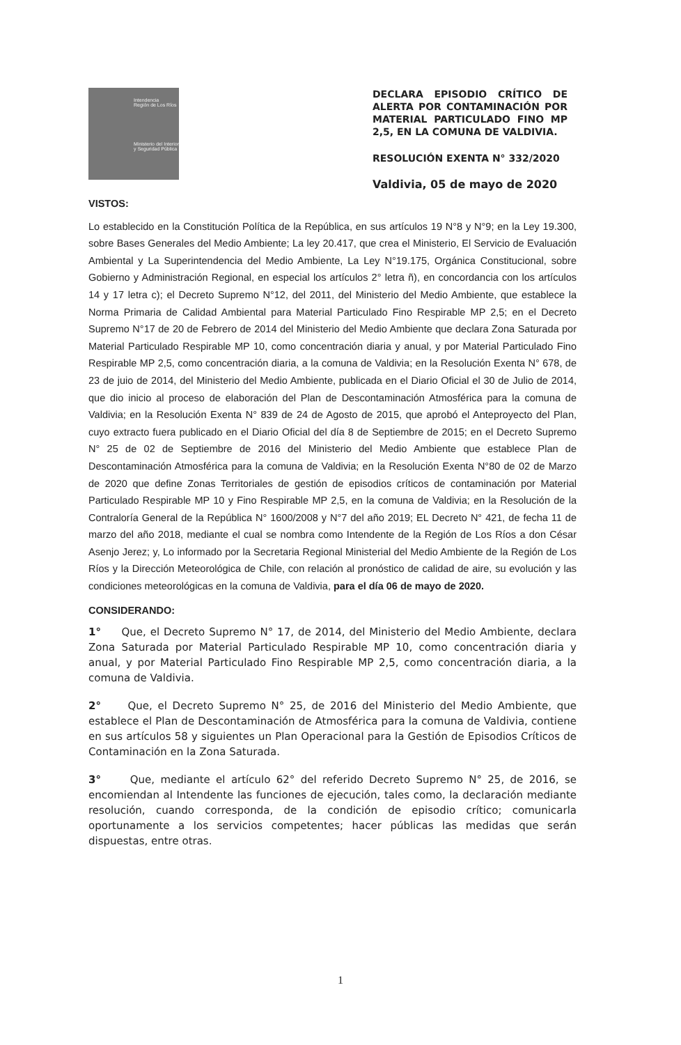Intendencia
Región de Los Ríos
Ministerio del Interior y Seguridad Pública
DECLARA EPISODIO CRÍTICO DE ALERTA POR CONTAMINACIÓN POR MATERIAL PARTICULADO FINO MP 2,5, EN LA COMUNA DE VALDIVIA.
RESOLUCIÓN EXENTA N° 332/2020
Valdivia, 05 de mayo de 2020
VISTOS:
Lo establecido en la Constitución Política de la República, en sus artículos 19 N°8 y N°9; en la Ley 19.300, sobre Bases Generales del Medio Ambiente; La ley 20.417, que crea el Ministerio, El Servicio de Evaluación Ambiental y La Superintendencia del Medio Ambiente, La Ley N°19.175, Orgánica Constitucional, sobre Gobierno y Administración Regional, en especial los artículos 2° letra ñ), en concordancia con los artículos 14 y 17 letra c); el Decreto Supremo N°12, del 2011, del Ministerio del Medio Ambiente, que establece la Norma Primaria de Calidad Ambiental para Material Particulado Fino Respirable MP 2,5; en el Decreto Supremo N°17 de 20 de Febrero de 2014 del Ministerio del Medio Ambiente que declara Zona Saturada por Material Particulado Respirable MP 10, como concentración diaria y anual, y por Material Particulado Fino Respirable MP 2,5, como concentración diaria, a la comuna de Valdivia; en la Resolución Exenta N° 678, de 23 de juio de 2014, del Ministerio del Medio Ambiente, publicada en el Diario Oficial el 30 de Julio de 2014, que dio inicio al proceso de elaboración del Plan de Descontaminación Atmosférica para la comuna de Valdivia; en la Resolución Exenta N° 839 de 24 de Agosto de 2015, que aprobó el Anteproyecto del Plan, cuyo extracto fuera publicado en el Diario Oficial del día 8 de Septiembre de 2015; en el Decreto Supremo N° 25 de 02 de Septiembre de 2016 del Ministerio del Medio Ambiente que establece Plan de Descontaminación Atmosférica para la comuna de Valdivia; en la Resolución Exenta N°80 de 02 de Marzo de 2020 que define Zonas Territoriales de gestión de episodios críticos de contaminación por Material Particulado Respirable MP 10 y Fino Respirable MP 2,5, en la comuna de Valdivia; en la Resolución de la Contraloría General de la República N° 1600/2008 y N°7 del año 2019; EL Decreto N° 421, de fecha 11 de marzo del año 2018, mediante el cual se nombra como Intendente de la Región de Los Ríos a don César Asenjo Jerez; y, Lo informado por la Secretaria Regional Ministerial del Medio Ambiente de la Región de Los Ríos y la Dirección Meteorológica de Chile, con relación al pronóstico de calidad de aire, su evolución y las condiciones meteorológicas en la comuna de Valdivia, para el día 06 de mayo de 2020.
CONSIDERANDO:
1° Que, el Decreto Supremo N° 17, de 2014, del Ministerio del Medio Ambiente, declara Zona Saturada por Material Particulado Respirable MP 10, como concentración diaria y anual, y por Material Particulado Fino Respirable MP 2,5, como concentración diaria, a la comuna de Valdivia.
2° Que, el Decreto Supremo N° 25, de 2016 del Ministerio del Medio Ambiente, que establece el Plan de Descontaminación de Atmosférica para la comuna de Valdivia, contiene en sus artículos 58 y siguientes un Plan Operacional para la Gestión de Episodios Críticos de Contaminación en la Zona Saturada.
3° Que, mediante el artículo 62° del referido Decreto Supremo N° 25, de 2016, se encomiendan al Intendente las funciones de ejecución, tales como, la declaración mediante resolución, cuando corresponda, de la condición de episodio crítico; comunicarla oportunamente a los servicios competentes; hacer públicas las medidas que serán dispuestas, entre otras.
1